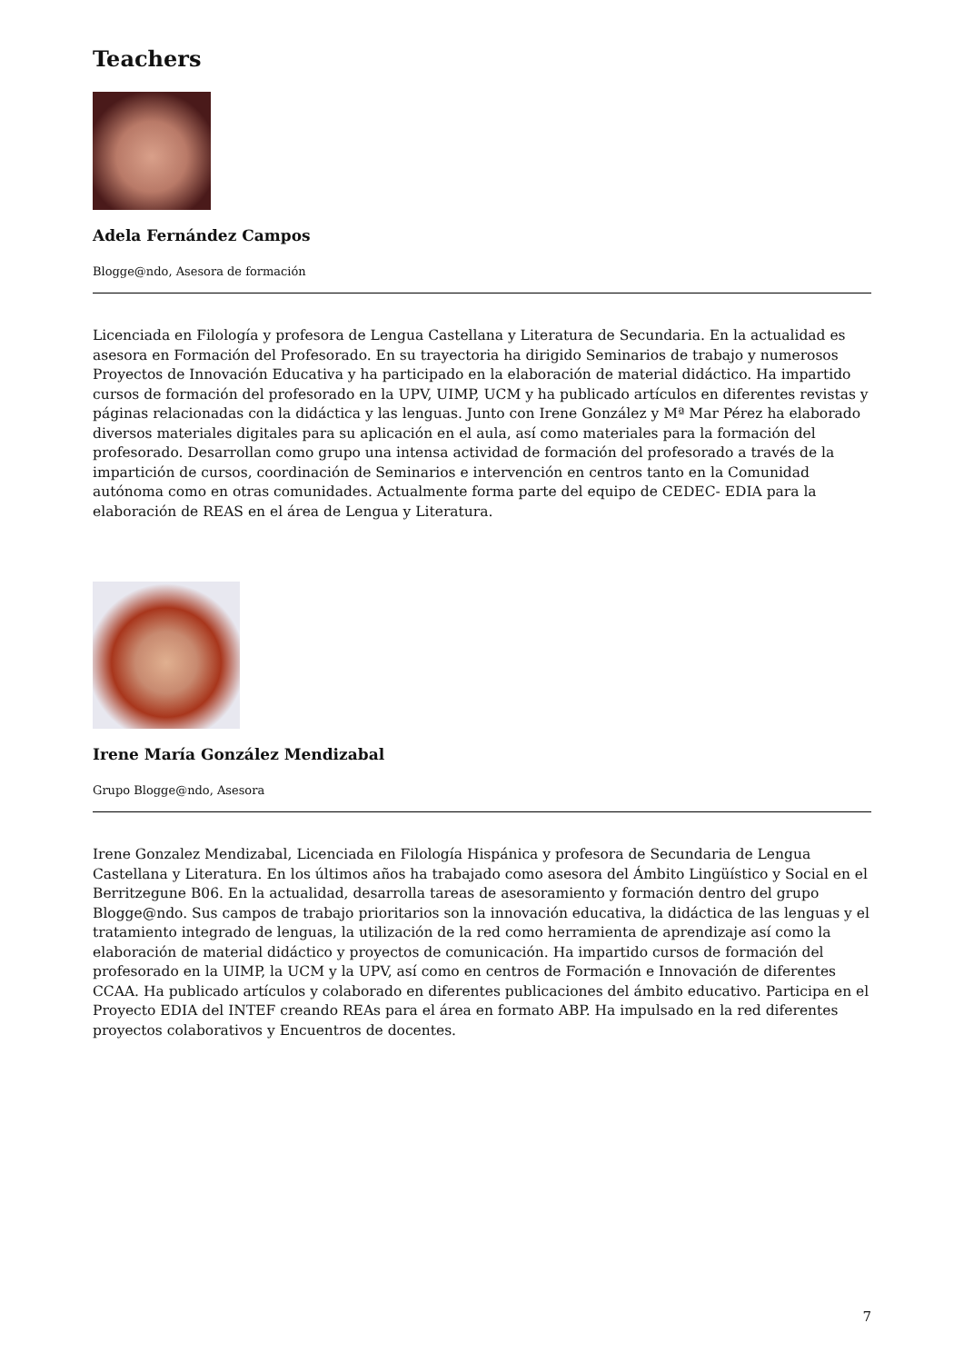Teachers
Adela Fernández Campos
Blogge@ndo, Asesora de formación
Licenciada en Filología y profesora de Lengua Castellana y Literatura de Secundaria. En la actualidad es asesora en Formación del Profesorado. En su trayectoria ha dirigido Seminarios de trabajo y numerosos Proyectos de Innovación Educativa y ha participado en la elaboración de material didáctico. Ha impartido cursos de formación del profesorado en la UPV, UIMP, UCM y ha publicado artículos en diferentes revistas y páginas relacionadas con la didáctica y las lenguas. Junto con Irene González y Mª Mar Pérez ha elaborado diversos materiales digitales para su aplicación en el aula, así como materiales para la formación del profesorado. Desarrollan como grupo una intensa actividad de formación del profesorado a través de la impartición de cursos, coordinación de Seminarios e intervención en centros tanto en la Comunidad autónoma como en otras comunidades. Actualmente forma parte del equipo de CEDEC- EDIA para la elaboración de REAS en el área de Lengua y Literatura.
Irene María González Mendizabal
Grupo Blogge@ndo, Asesora
Irene Gonzalez Mendizabal, Licenciada en Filología Hispánica y profesora de Secundaria de Lengua Castellana y Literatura. En los últimos años ha trabajado como asesora del Ámbito Lingüístico y Social en el Berritzegune B06. En la actualidad, desarrolla tareas de asesoramiento y formación dentro del grupo Blogge@ndo. Sus campos de trabajo prioritarios son la innovación educativa, la didáctica de las lenguas y el tratamiento integrado de lenguas, la utilización de la red como herramienta de aprendizaje así como la elaboración de material didáctico y proyectos de comunicación. Ha impartido cursos de formación del profesorado en la UIMP, la UCM y la UPV, así como en centros de Formación e Innovación de diferentes CCAA. Ha publicado artículos y colaborado en diferentes publicaciones del ámbito educativo. Participa en el Proyecto EDIA del INTEF creando REAs para el área en formato ABP. Ha impulsado en la red diferentes proyectos colaborativos y Encuentros de docentes.
7